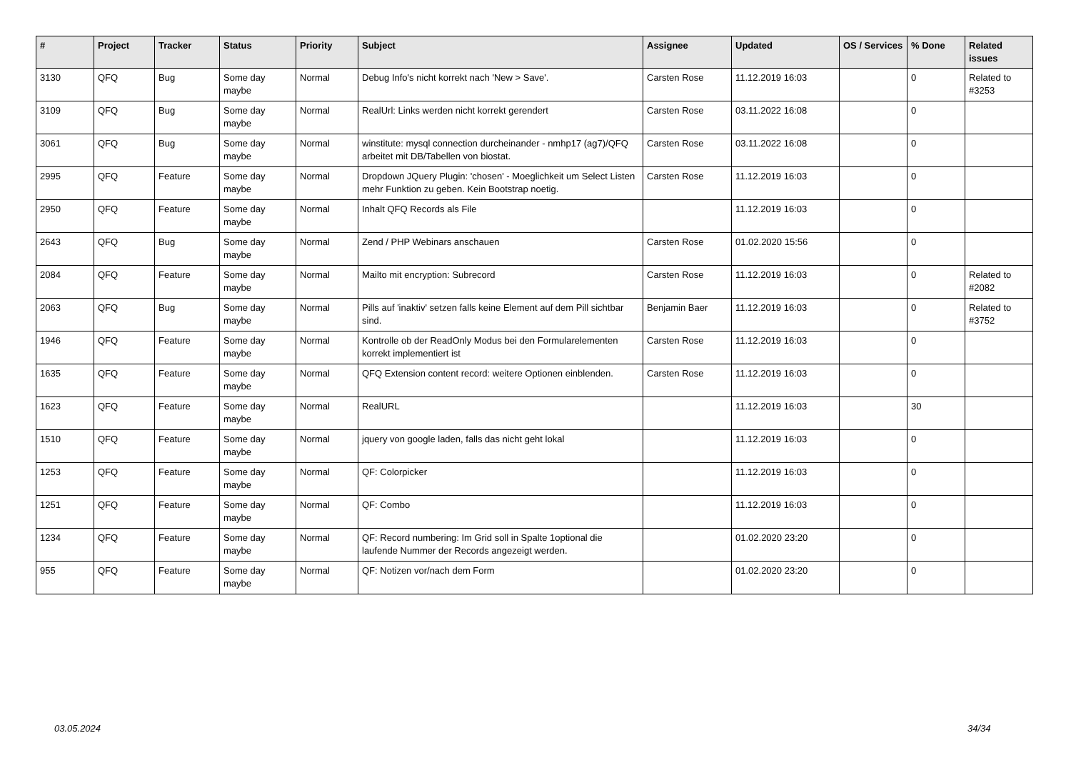| # | Project | Tracker | Status | Priority | Subject | Assignee | Updated | OS / Services | % Done | Related issues |
| --- | --- | --- | --- | --- | --- | --- | --- | --- | --- | --- |
| 3130 | QFQ | Bug | Some day maybe | Normal | Debug Info's nicht korrekt nach 'New > Save'. | Carsten Rose | 11.12.2019 16:03 | | 0 | Related to #3253 |
| 3109 | QFQ | Bug | Some day maybe | Normal | RealUrl: Links werden nicht korrekt gerendert | Carsten Rose | 03.11.2022 16:08 | | 0 | |
| 3061 | QFQ | Bug | Some day maybe | Normal | winstitute: mysql connection durcheinander - nmhp17 (ag7)/QFQ arbeitet mit DB/Tabellen von biostat. | Carsten Rose | 03.11.2022 16:08 | | 0 | |
| 2995 | QFQ | Feature | Some day maybe | Normal | Dropdown JQuery Plugin: 'chosen' - Moeglichkeit um Select Listen mehr Funktion zu geben. Kein Bootstrap noetig. | Carsten Rose | 11.12.2019 16:03 | | 0 | |
| 2950 | QFQ | Feature | Some day maybe | Normal | Inhalt QFQ Records als File | | 11.12.2019 16:03 | | 0 | |
| 2643 | QFQ | Bug | Some day maybe | Normal | Zend / PHP Webinars anschauen | Carsten Rose | 01.02.2020 15:56 | | 0 | |
| 2084 | QFQ | Feature | Some day maybe | Normal | Mailto mit encryption: Subrecord | Carsten Rose | 11.12.2019 16:03 | | 0 | Related to #2082 |
| 2063 | QFQ | Bug | Some day maybe | Normal | Pills auf 'inaktiv' setzen falls keine Element auf dem Pill sichtbar sind. | Benjamin Baer | 11.12.2019 16:03 | | 0 | Related to #3752 |
| 1946 | QFQ | Feature | Some day maybe | Normal | Kontrolle ob der ReadOnly Modus bei den Formularelementen korrekt implementiert ist | Carsten Rose | 11.12.2019 16:03 | | 0 | |
| 1635 | QFQ | Feature | Some day maybe | Normal | QFQ Extension content record: weitere Optionen einblenden. | Carsten Rose | 11.12.2019 16:03 | | 0 | |
| 1623 | QFQ | Feature | Some day maybe | Normal | RealURL | | 11.12.2019 16:03 | | 30 | |
| 1510 | QFQ | Feature | Some day maybe | Normal | jquery von google laden, falls das nicht geht lokal | | 11.12.2019 16:03 | | 0 | |
| 1253 | QFQ | Feature | Some day maybe | Normal | QF: Colorpicker | | 11.12.2019 16:03 | | 0 | |
| 1251 | QFQ | Feature | Some day maybe | Normal | QF: Combo | | 11.12.2019 16:03 | | 0 | |
| 1234 | QFQ | Feature | Some day maybe | Normal | QF: Record numbering: Im Grid soll in Spalte 1optional die laufende Nummer der Records angezeigt werden. | | 01.02.2020 23:20 | | 0 | |
| 955 | QFQ | Feature | Some day maybe | Normal | QF: Notizen vor/nach dem Form | | 01.02.2020 23:20 | | 0 | |
03.05.2024 34/34